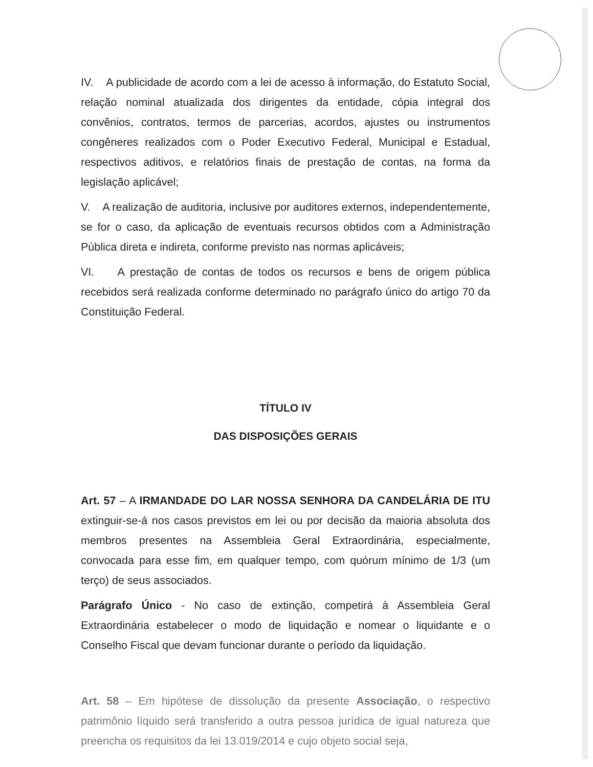IV. A publicidade de acordo com a lei de acesso à informação, do Estatuto Social, relação nominal atualizada dos dirigentes da entidade, cópia integral dos convênios, contratos, termos de parcerias, acordos, ajustes ou instrumentos congêneres realizados com o Poder Executivo Federal, Municipal e Estadual, respectivos aditivos, e relatórios finais de prestação de contas, na forma da legislação aplicável;
V. A realização de auditoria, inclusive por auditores externos, independentemente, se for o caso, da aplicação de eventuais recursos obtidos com a Administração Pública direta e indireta, conforme previsto nas normas aplicáveis;
VI. A prestação de contas de todos os recursos e bens de origem pública recebidos será realizada conforme determinado no parágrafo único do artigo 70 da Constituição Federal.
TÍTULO IV
DAS DISPOSIÇÕES GERAIS
Art. 57 – A IRMANDADE DO LAR NOSSA SENHORA DA CANDELÁRIA DE ITU extinguir-se-á nos casos previstos em lei ou por decisão da maioria absoluta dos membros presentes na Assembleia Geral Extraordinária, especialmente, convocada para esse fim, em qualquer tempo, com quórum mínimo de 1/3 (um terço) de seus associados.
Parágrafo Único - No caso de extinção, competirá à Assembleia Geral Extraordinária estabelecer o modo de liquidação e nomear o liquidante e o Conselho Fiscal que devam funcionar durante o período da liquidação.
Art. 58 – Em hipótese de dissolução da presente Associação, o respectivo patrimônio líquido será transferido a outra pessoa jurídica de igual natureza que preencha os requisitos da lei 13.019/2014 e cujo objeto social seja,